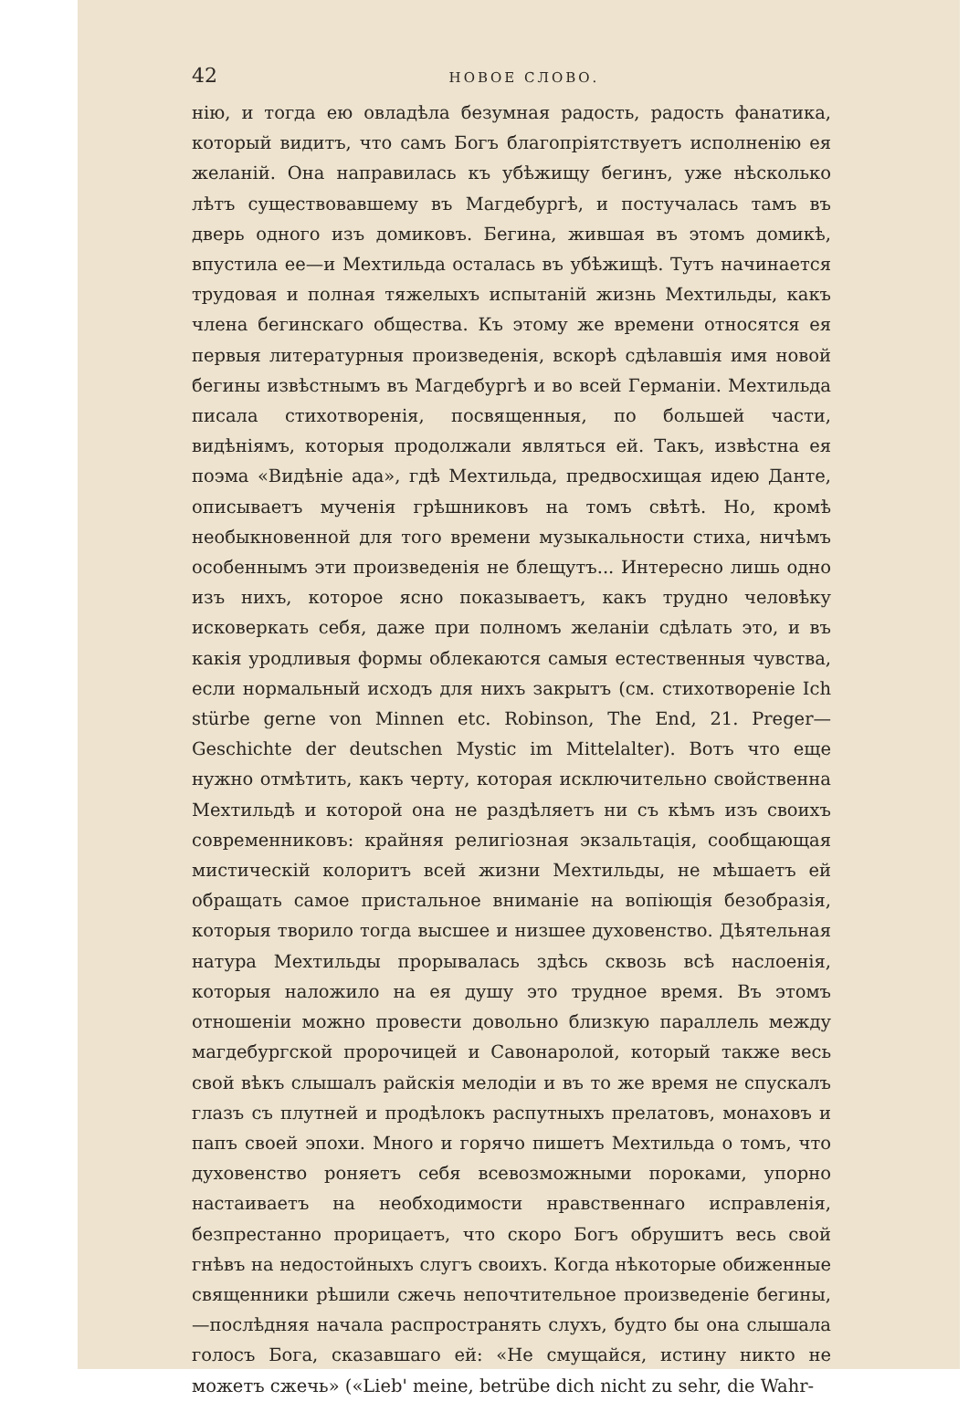42 НОВОЕ СЛОВО.
нію, и тогда ею овладѣла безумная радость, радость фанатика, который видитъ, что самъ Богъ благопріятствуетъ исполненію ея желаній. Она направилась къ убѣжищу бегинъ, уже нѣсколько лѣтъ существовавшему въ Магдебургѣ, и постучалась тамъ въ дверь одного изъ домиковъ. Бегина, жившая въ этомъ домикѣ, впустила ее—и Мехтильда осталась въ убѣжищѣ. Тутъ начинается трудовая и полная тяжелыхъ испытаній жизнь Мехтильды, какъ члена бегинскаго общества. Къ этому же времени относятся ея первыя литературныя произведенія, вскорѣ сдѣлавшія имя новой бегины извѣстнымъ въ Магдебургѣ и во всей Германіи. Мехтильда писала стихотворенія, посвященныя, по большей части, видѣніямъ, которыя продолжали являться ей. Такъ, извѣстна ея поэма «Видѣніе ада», гдѣ Мехтильда, предвосхищая идею Данте, описываетъ мученія грѣшниковъ на томъ свѣтѣ. Но, кромѣ необыкновенной для того времени музыкальности стиха, ничѣмъ особеннымъ эти произведенія не блещутъ... Интересно лишь одно изъ нихъ, которое ясно показываетъ, какъ трудно человѣку исковеркать себя, даже при полномъ желаніи сдѣлать это, и въ какія уродливыя формы облекаются самыя естественныя чувства, если нормальный исходъ для нихъ закрытъ (см. стихотвореніе Ich stürbe gerne von Minnen etc. Robinson, The End, 21. Preger—Geschichte der deutschen Mystic im Mittelalter). Вотъ что еще нужно отмѣтить, какъ черту, которая исключительно свойственна Мехтильдѣ и которой она не раздѣляетъ ни съ кѣмъ изъ своихъ современниковъ: крайняя религіозная экзальтація, сообщающая мистическій колоритъ всей жизни Мехтильды, не мѣшаетъ ей обращать самое пристальное вниманіе на вопіющія безобразія, которыя творило тогда высшее и низшее духовенство. Дѣятельная натура Мехтильды прорывалась здѣсь сквозь всѣ наслоенія, которыя наложило на ея душу это трудное время. Въ этомъ отношеніи можно провести довольно близкую параллель между магдебургской пророчицей и Савонаролой, который также весь свой вѣкъ слышалъ райскія мелодіи и въ то же время не спускалъ глазъ съ плутней и продѣлокъ распутныхъ прелатовъ, монаховъ и папъ своей эпохи. Много и горячо пишетъ Мехтильда о томъ, что духовенство роняетъ себя всевозможными пороками, упорно настаиваетъ на необходимости нравственнаго исправленія, безпрестанно прорицаетъ, что скоро Богъ обрушитъ весь свой гнѣвъ на недостойныхъ слугъ своихъ. Когда нѣкоторые обиженные священники рѣшили сжечь непочтительное произведеніе бегины,—послѣдняя начала распространять слухъ, будто бы она слышала голосъ Бога, сказавшаго ей: «Не смущайся, истину никто не можетъ сжечь» («Lieb' meine, betrübe dich nicht zu sehr, die Wahr-